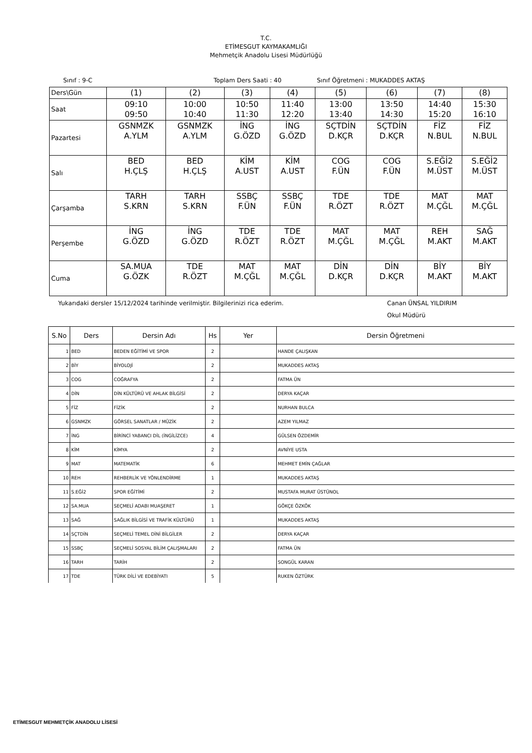T.C.
ETİMESGUT KAYMAKAMLIĞI
Mehmetçik Anadolu Lisesi Müdürlüğü
Sınıf : 9-C Toplam Ders Saati : 40 Sınıf Öğretmeni : MUKADDES AKTAŞ
| Ders\Gün | (1) | (2) | (3) | (4) | (5) | (6) | (7) | (8) |
| Saat | 09:10 09:50 | 10:00 10:40 | 10:50 11:30 | 11:40 12:20 | 13:00 13:40 | 13:50 14:30 | 14:40 15:20 | 15:30 16:10 |
| Pazartesi | GSNMZK A.YLM | GSNMZK A.YLM | İNG G.ÖZD | İNG G.ÖZD | SÇTDİN D.KÇR | SÇTDİN D.KÇR | FİZ N.BUL | FİZ N.BUL |
| Salı | BED H.ÇLŞ | BED H.ÇLŞ | KİM A.UST | KİM A.UST | COG F.ÜN | COG F.ÜN | S.EĞİ2 M.ÜST | S.EĞİ2 M.ÜST |
| Çarşamba | TARH S.KRN | TARH S.KRN | SSBÇ F.ÜN | SSBÇ F.ÜN | TDE R.ÖZT | TDE R.ÖZT | MAT M.ÇĞL | MAT M.ÇĞL |
| Perşembe | İNG G.ÖZD | İNG G.ÖZD | TDE R.ÖZT | TDE R.ÖZT | MAT M.ÇĞL | MAT M.ÇĞL | REH M.AKT | SAĞ M.AKT |
| Cuma | SA.MUA G.ÖZK | TDE R.ÖZT | MAT M.ÇĞL | MAT M.ÇĞL | DİN D.KÇR | DİN D.KÇR | BİY M.AKT | BİY M.AKT |
Yukarıdaki dersler 15/12/2024 tarihinde verilmiştir. Bilgilerinizi rica ederim. Canan ÜNSAL YILDIRIM
Okul Müdürü
| S.No | Ders | Dersin Adı | Hs | Yer | Dersin Öğretmeni |
| --- | --- | --- | --- | --- | --- |
| 1 | BED | BEDEN EĞİTİMİ VE SPOR | 2 | | HANDE ÇALIŞKAN |
| 2 | BİY | BİYOLOJİ | 2 | | MUKADDES AKTAŞ |
| 3 | COG | COĞRAFYA | 2 | | FATMA ÜN |
| 4 | DİN | DİN KÜLTÜRÜ VE AHLAK BİLGİSİ | 2 | | DERYA KAÇAR |
| 5 | FİZ | FİZİK | 2 | | NURHAN BULCA |
| 6 | GSNMZK | GÖRSEL SANATLAR / MÜZİK | 2 | | AZEM YILMAZ |
| 7 | İNG | BİRİNCİ YABANCI DİL (İNGİLİZCE) | 4 | | GÜLSEN ÖZDEMİR |
| 8 | KİM | KİMYA | 2 | | AVNİYE USTA |
| 9 | MAT | MATEMATİK | 6 | | MEHMET EMİN ÇAĞLAR |
| 10 | REH | REHBERLİK VE YÖNLENDİRME | 1 | | MUKADDES AKTAŞ |
| 11 | S.EĞİ2 | SPOR EĞİTİMİ | 2 | | MUSTAFA MURAT ÜSTÜNOL |
| 12 | SA.MUA | SEÇMELİ ADABI MUAŞERET | 1 | | GÖKÇE ÖZKÖK |
| 13 | SAĞ | SAĞLIK BİLGİSİ VE TRAFİK KÜLTÜRÜ | 1 | | MUKADDES AKTAŞ |
| 14 | SÇTDİN | SEÇMELİ TEMEL DİNİ BİLGİLER | 2 | | DERYA KAÇAR |
| 15 | SSBÇ | SEÇMELİ SOSYAL BİLİM ÇALIŞMALARI | 2 | | FATMA ÜN |
| 16 | TARH | TARİH | 2 | | SONGÜL KARAN |
| 17 | TDE | TÜRK DİLİ VE EDEBİYATI | 5 | | RUKEN ÖZTÜRK |
ETİMESGUT MEHMETÇİK ANADOLU LİSESİ